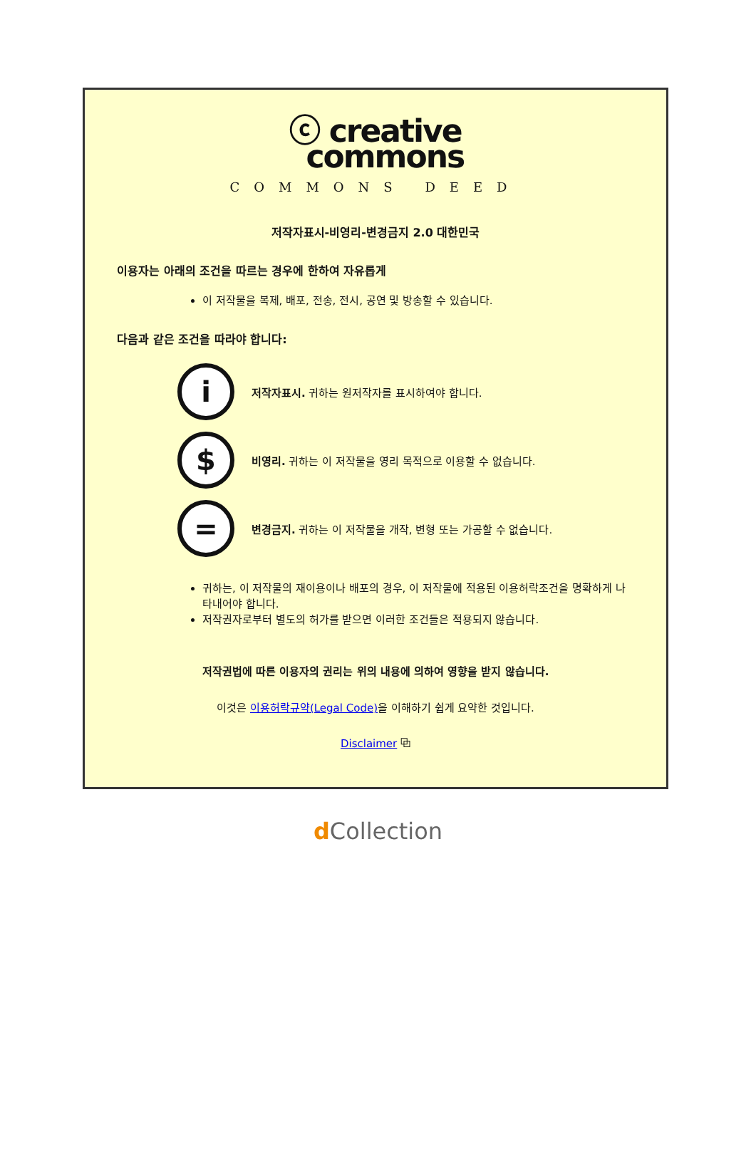ⓒ creative
commons
COMMONS DEED
저작자표시-비영리-변경금지 2.0 대한민국
이용자는 아래의 조건을 따르는 경우에 한하여 자유롭게
이 저작물을 복제, 배포, 전송, 전시, 공연 및 방송할 수 있습니다.
다음과 같은 조건을 따라야 합니다:
i
저작자표시. 귀하는 원저작자를 표시하여야 합니다.
$
비영리. 귀하는 이 저작물을 영리 목적으로 이용할 수 없습니다.
=
변경금지. 귀하는 이 저작물을 개작, 변형 또는 가공할 수 없습니다.
귀하는, 이 저작물의 재이용이나 배포의 경우, 이 저작물에 적용된 이용허락조건을 명확하게 나타내어야 합니다.
저작권자로부터 별도의 허가를 받으면 이러한 조건들은 적용되지 않습니다.
저작권법에 따른 이용자의 권리는 위의 내용에 의하여 영향을 받지 않습니다.
이것은 이용허락규약(Legal Code) 을 이해하기 쉽게 요약한 것입니다.
Disclaimer ⧉
d Collection